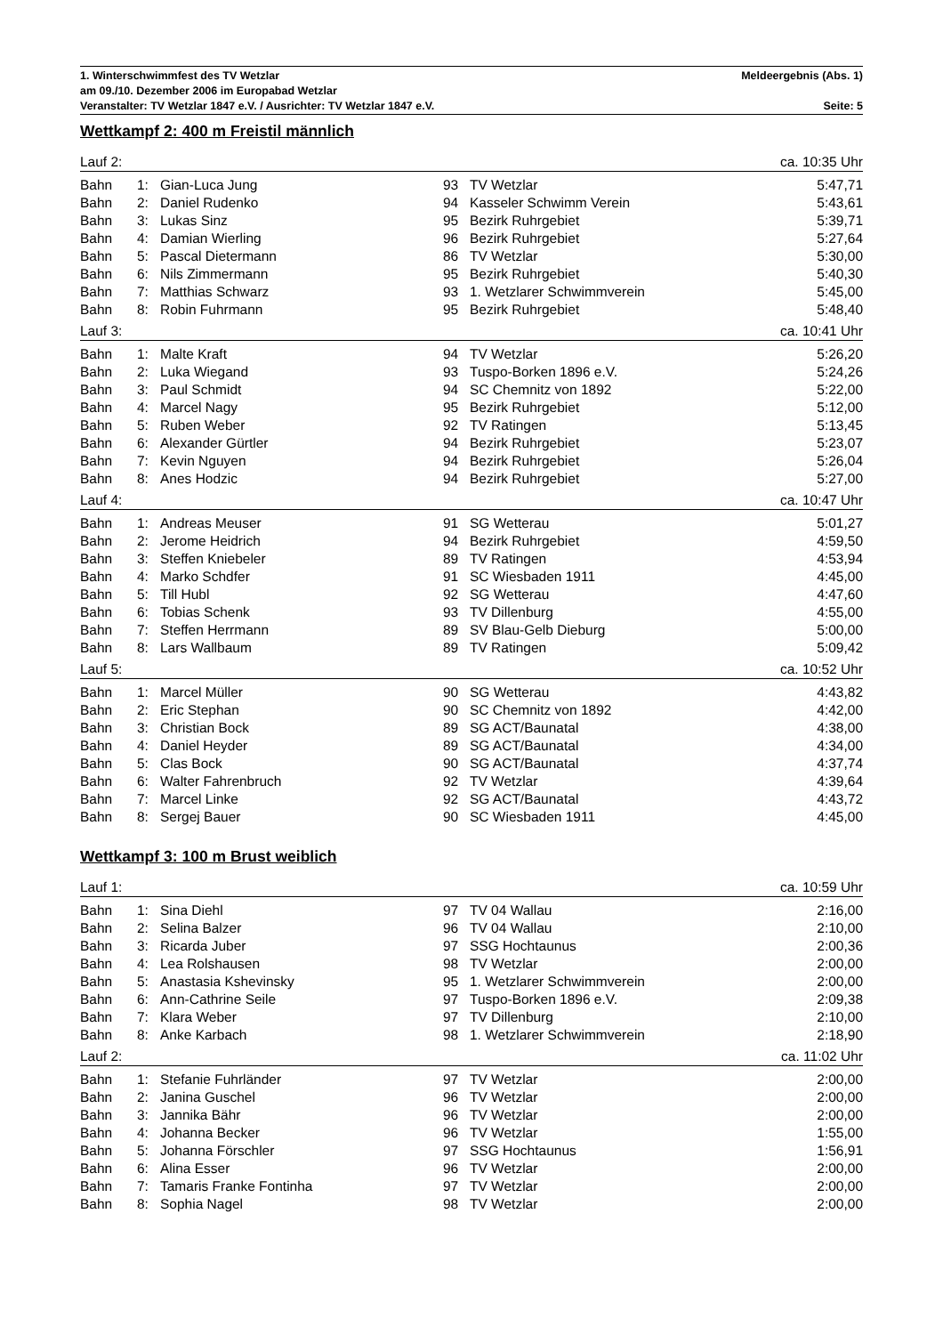1. Winterschwimmfest des TV Wetzlar Meldeergebnis (Abs. 1)
am 09./10. Dezember 2006 im Europabad Wetzlar
Veranstalter: TV Wetzlar 1847 e.V. / Ausrichter: TV Wetzlar 1847 e.V. Seite: 5
Wettkampf 2: 400 m Freistil männlich
| Lauf 2: | | | | | ca. 10:35 Uhr |
| Bahn | 1: | Gian-Luca Jung | 93 | TV Wetzlar | 5:47,71 |
| Bahn | 2: | Daniel Rudenko | 94 | Kasseler Schwimm Verein | 5:43,61 |
| Bahn | 3: | Lukas Sinz | 95 | Bezirk Ruhrgebiet | 5:39,71 |
| Bahn | 4: | Damian Wierling | 96 | Bezirk Ruhrgebiet | 5:27,64 |
| Bahn | 5: | Pascal Dietermann | 86 | TV Wetzlar | 5:30,00 |
| Bahn | 6: | Nils Zimmermann | 95 | Bezirk Ruhrgebiet | 5:40,30 |
| Bahn | 7: | Matthias Schwarz | 93 | 1. Wetzlarer Schwimmverein | 5:45,00 |
| Bahn | 8: | Robin Fuhrmann | 95 | Bezirk Ruhrgebiet | 5:48,40 |
| Lauf 3: | | | | | ca. 10:41 Uhr |
| Bahn | 1: | Malte Kraft | 94 | TV Wetzlar | 5:26,20 |
| Bahn | 2: | Luka Wiegand | 93 | Tuspo-Borken 1896 e.V. | 5:24,26 |
| Bahn | 3: | Paul Schmidt | 94 | SC Chemnitz von 1892 | 5:22,00 |
| Bahn | 4: | Marcel Nagy | 95 | Bezirk Ruhrgebiet | 5:12,00 |
| Bahn | 5: | Ruben Weber | 92 | TV Ratingen | 5:13,45 |
| Bahn | 6: | Alexander Gürtler | 94 | Bezirk Ruhrgebiet | 5:23,07 |
| Bahn | 7: | Kevin Nguyen | 94 | Bezirk Ruhrgebiet | 5:26,04 |
| Bahn | 8: | Anes Hodzic | 94 | Bezirk Ruhrgebiet | 5:27,00 |
| Lauf 4: | | | | | ca. 10:47 Uhr |
| Bahn | 1: | Andreas Meuser | 91 | SG Wetterau | 5:01,27 |
| Bahn | 2: | Jerome Heidrich | 94 | Bezirk Ruhrgebiet | 4:59,50 |
| Bahn | 3: | Steffen Kniebeler | 89 | TV Ratingen | 4:53,94 |
| Bahn | 4: | Marko Schdfer | 91 | SC Wiesbaden 1911 | 4:45,00 |
| Bahn | 5: | Till Hubl | 92 | SG Wetterau | 4:47,60 |
| Bahn | 6: | Tobias Schenk | 93 | TV Dillenburg | 4:55,00 |
| Bahn | 7: | Steffen Herrmann | 89 | SV Blau-Gelb Dieburg | 5:00,00 |
| Bahn | 8: | Lars Wallbaum | 89 | TV Ratingen | 5:09,42 |
| Lauf 5: | | | | | ca. 10:52 Uhr |
| Bahn | 1: | Marcel Müller | 90 | SG Wetterau | 4:43,82 |
| Bahn | 2: | Eric Stephan | 90 | SC Chemnitz von 1892 | 4:42,00 |
| Bahn | 3: | Christian Bock | 89 | SG ACT/Baunatal | 4:38,00 |
| Bahn | 4: | Daniel Heyder | 89 | SG ACT/Baunatal | 4:34,00 |
| Bahn | 5: | Clas Bock | 90 | SG ACT/Baunatal | 4:37,74 |
| Bahn | 6: | Walter Fahrenbruch | 92 | TV Wetzlar | 4:39,64 |
| Bahn | 7: | Marcel Linke | 92 | SG ACT/Baunatal | 4:43,72 |
| Bahn | 8: | Sergej Bauer | 90 | SC Wiesbaden 1911 | 4:45,00 |
Wettkampf 3: 100 m Brust weiblich
| Lauf 1: | | | | | ca. 10:59 Uhr |
| Bahn | 1: | Sina Diehl | 97 | TV 04 Wallau | 2:16,00 |
| Bahn | 2: | Selina Balzer | 96 | TV 04 Wallau | 2:10,00 |
| Bahn | 3: | Ricarda Juber | 97 | SSG Hochtaunus | 2:00,36 |
| Bahn | 4: | Lea Rolshausen | 98 | TV Wetzlar | 2:00,00 |
| Bahn | 5: | Anastasia Kshevinsky | 95 | 1. Wetzlarer Schwimmverein | 2:00,00 |
| Bahn | 6: | Ann-Cathrine Seile | 97 | Tuspo-Borken 1896 e.V. | 2:09,38 |
| Bahn | 7: | Klara Weber | 97 | TV Dillenburg | 2:10,00 |
| Bahn | 8: | Anke Karbach | 98 | 1. Wetzlarer Schwimmverein | 2:18,90 |
| Lauf 2: | | | | | ca. 11:02 Uhr |
| Bahn | 1: | Stefanie Fuhrländer | 97 | TV Wetzlar | 2:00,00 |
| Bahn | 2: | Janina Guschel | 96 | TV Wetzlar | 2:00,00 |
| Bahn | 3: | Jannika Bähr | 96 | TV Wetzlar | 2:00,00 |
| Bahn | 4: | Johanna Becker | 96 | TV Wetzlar | 1:55,00 |
| Bahn | 5: | Johanna Förschler | 97 | SSG Hochtaunus | 1:56,91 |
| Bahn | 6: | Alina Esser | 96 | TV Wetzlar | 2:00,00 |
| Bahn | 7: | Tamaris Franke Fontinha | 97 | TV Wetzlar | 2:00,00 |
| Bahn | 8: | Sophia Nagel | 98 | TV Wetzlar | 2:00,00 |